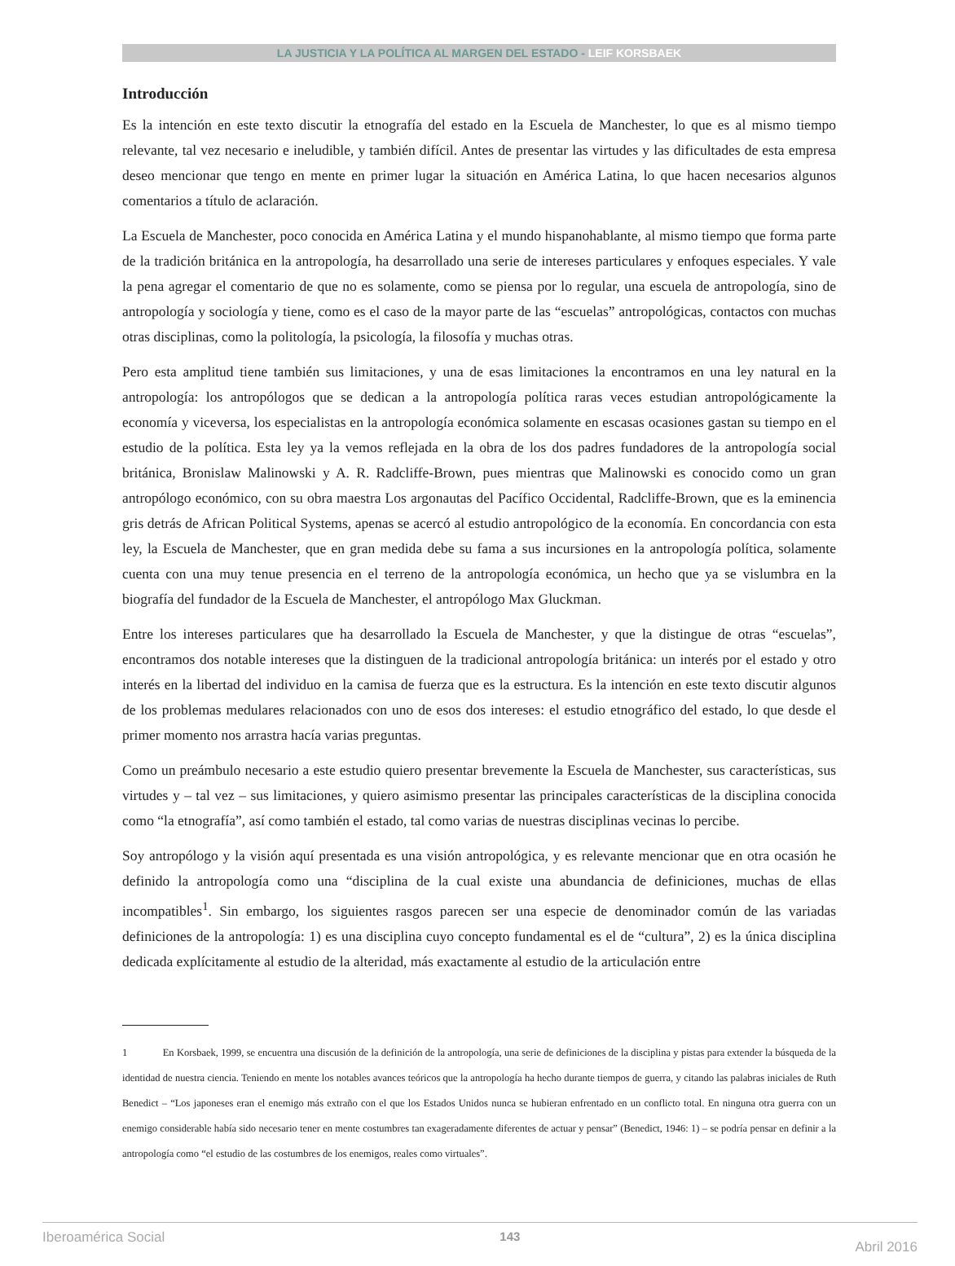LA JUSTICIA Y LA POLÍTICA AL MARGEN DEL ESTADO - LEIF KORSBAEK
Introducción
Es la intención en este texto discutir la etnografía del estado en la Escuela de Manchester, lo que es al mismo tiempo relevante, tal vez necesario e ineludible, y también difícil. Antes de presentar las virtudes y las dificultades de esta empresa deseo mencionar que tengo en mente en primer lugar la situación en América Latina, lo que hacen necesarios algunos comentarios a título de aclaración.
La Escuela de Manchester, poco conocida en América Latina y el mundo hispanohablante, al mismo tiempo que forma parte de la tradición británica en la antropología, ha desarrollado una serie de intereses particulares y enfoques especiales. Y vale la pena agregar el comentario de que no es solamente, como se piensa por lo regular, una escuela de antropología, sino de antropología y sociología y tiene, como es el caso de la mayor parte de las “escuelas” antropológicas, contactos con muchas otras disciplinas, como la politología, la psicología, la filosofía y muchas otras.
Pero esta amplitud tiene también sus limitaciones, y una de esas limitaciones la encontramos en una ley natural en la antropología: los antropólogos que se dedican a la antropología política raras veces estudian antropológicamente la economía y viceversa, los especialistas en la antropología económica solamente en escasas ocasiones gastan su tiempo en el estudio de la política. Esta ley ya la vemos reflejada en la obra de los dos padres fundadores de la antropología social británica, Bronislaw Malinowski y A. R. Radcliffe-Brown, pues mientras que Malinowski es conocido como un gran antropólogo económico, con su obra maestra Los argonautas del Pacífico Occidental, Radcliffe-Brown, que es la eminencia gris detrás de African Political Systems, apenas se acercó al estudio antropológico de la economía. En concordancia con esta ley, la Escuela de Manchester, que en gran medida debe su fama a sus incursiones en la antropología política, solamente cuenta con una muy tenue presencia en el terreno de la antropología económica, un hecho que ya se vislumbra en la biografía del fundador de la Escuela de Manchester, el antropólogo Max Gluckman.
Entre los intereses particulares que ha desarrollado la Escuela de Manchester, y que la distingue de otras “escuelas”, encontramos dos notable intereses que la distinguen de la tradicional antropología británica: un interés por el estado y otro interés en la libertad del individuo en la camisa de fuerza que es la estructura. Es la intención en este texto discutir algunos de los problemas medulares relacionados con uno de esos dos intereses: el estudio etnográfico del estado, lo que desde el primer momento nos arrastra hacía varias preguntas.
Como un preámbulo necesario a este estudio quiero presentar brevemente la Escuela de Manchester, sus características, sus virtudes y – tal vez – sus limitaciones, y quiero asimismo presentar las principales características de la disciplina conocida como “la etnografía”, así como también el estado, tal como varias de nuestras disciplinas vecinas lo percibe.
Soy antropólogo y la visión aquí presentada es una visión antropológica, y es relevante mencionar que en otra ocasión he definido la antropología como una “disciplina de la cual existe una abundancia de definiciones, muchas de ellas incompatibles<sup>1</sup>. Sin embargo, los siguientes rasgos parecen ser una especie de denominador común de las variadas definiciones de la antropología: 1) es una disciplina cuyo concepto fundamental es el de “cultura”, 2) es la única disciplina dedicada explícitamente al estudio de la alteridad, más exactamente al estudio de la articulación entre
1 En Korsbaek, 1999, se encuentra una discusión de la definición de la antropología, una serie de definiciones de la disciplina y pistas para extender la búsqueda de la identidad de nuestra ciencia. Teniendo en mente los notables avances teóricos que la antropología ha hecho durante tiempos de guerra, y citando las palabras iniciales de Ruth Benedict – “Los japoneses eran el enemigo más extraño con el que los Estados Unidos nunca se hubieran enfrentado en un conflicto total. En ninguna otra guerra con un enemigo considerable había sido necesario tener en mente costumbres tan exageradamente diferentes de actuar y pensar” (Benedict, 1946: 1) – se podría pensar en definir a la antropología como “el estudio de las costumbres de los enemigos, reales como virtuales”.
Iberoamérica Social 143 Abril 2016